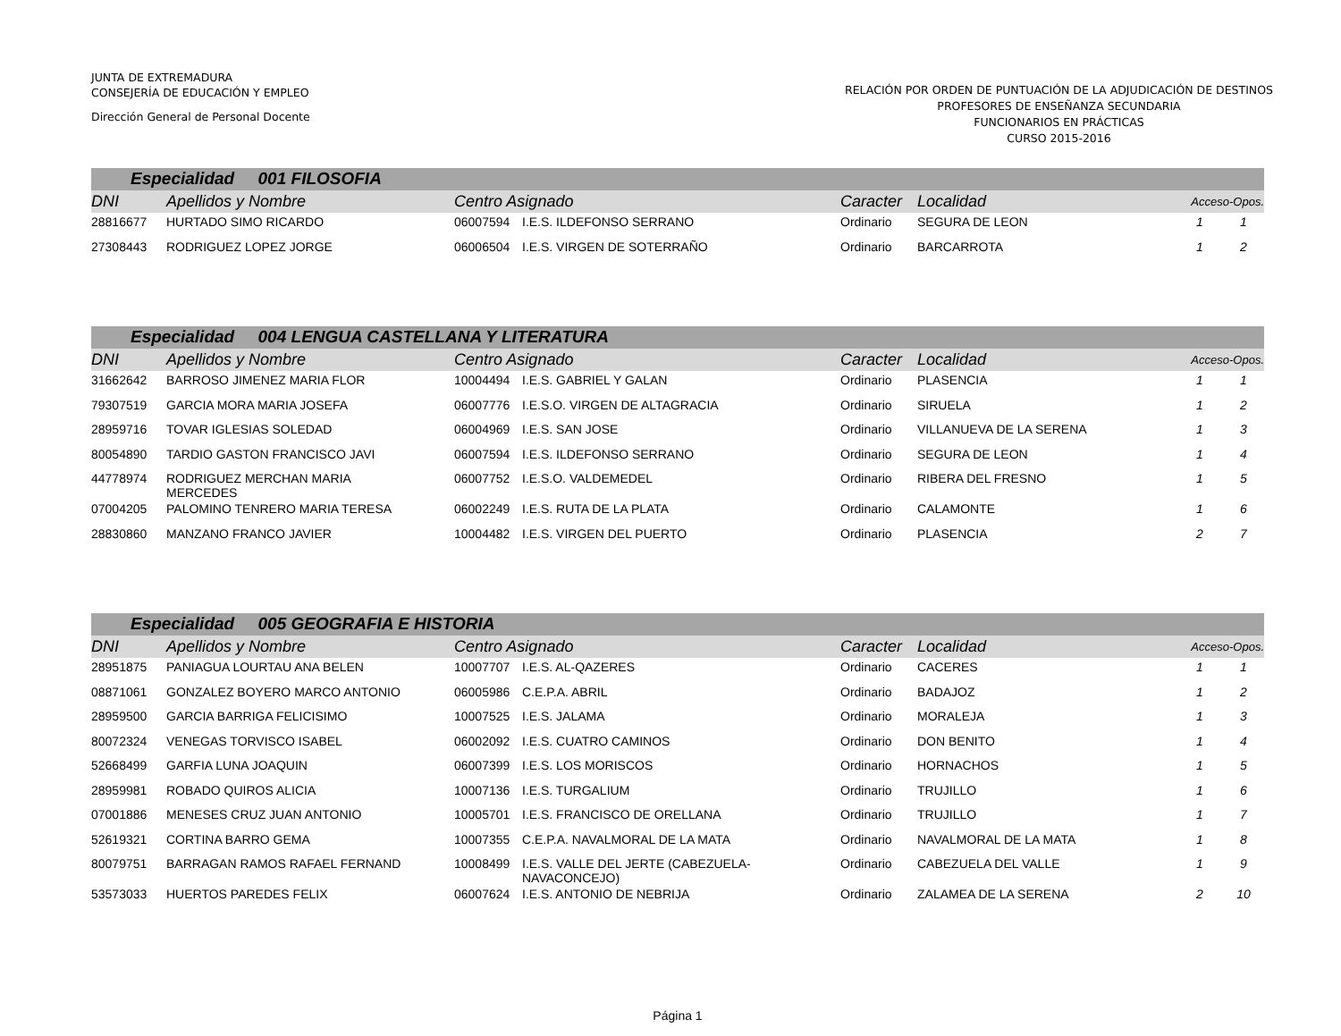JUNTA DE EXTREMADURA
CONSEJERÍA DE EDUCACIÓN Y EMPLEO
Dirección General de Personal Docente
RELACIÓN POR ORDEN DE PUNTUACIÓN DE LA ADJUDICACIÓN DE DESTINOS
PROFESORES DE ENSEÑANZA SECUNDARIA
FUNCIONARIOS EN PRÁCTICAS
CURSO 2015-2016
| Especialidad 001 FILOSOFIA | | | | | | | |
| DNI | Apellidos y Nombre | Centro Asignado | | Caracter | Localidad | Acceso-Opos. | |
| 28816677 | HURTADO SIMO RICARDO | 06007594 | I.E.S. ILDEFONSO SERRANO | Ordinario | SEGURA DE LEON | 1 | 1 |
| 27308443 | RODRIGUEZ LOPEZ JORGE | 06006504 | I.E.S. VIRGEN DE SOTERRAÑO | Ordinario | BARCARROTA | 1 | 2 |
| Especialidad 004 LENGUA CASTELLANA Y LITERATURA | | | | | | | |
| DNI | Apellidos y Nombre | Centro Asignado | | Caracter | Localidad | Acceso-Opos. | |
| 31662642 | BARROSO JIMENEZ MARIA FLOR | 10004494 | I.E.S. GABRIEL Y GALAN | Ordinario | PLASENCIA | 1 | 1 |
| 79307519 | GARCIA MORA MARIA JOSEFA | 06007776 | I.E.S.O. VIRGEN DE ALTAGRACIA | Ordinario | SIRUELA | 1 | 2 |
| 28959716 | TOVAR IGLESIAS SOLEDAD | 06004969 | I.E.S. SAN JOSE | Ordinario | VILLANUEVA DE LA SERENA | 1 | 3 |
| 80054890 | TARDIO GASTON FRANCISCO JAVI | 06007594 | I.E.S. ILDEFONSO SERRANO | Ordinario | SEGURA DE LEON | 1 | 4 |
| 44778974 | RODRIGUEZ MERCHAN MARIA MERCEDES | 06007752 | I.E.S.O. VALDEMEDEL | Ordinario | RIBERA DEL FRESNO | 1 | 5 |
| 07004205 | PALOMINO TENRERO MARIA TERESA | 06002249 | I.E.S. RUTA DE LA PLATA | Ordinario | CALAMONTE | 1 | 6 |
| 28830860 | MANZANO FRANCO JAVIER | 10004482 | I.E.S. VIRGEN DEL PUERTO | Ordinario | PLASENCIA | 2 | 7 |
| Especialidad 005 GEOGRAFIA E HISTORIA | | | | | | | |
| DNI | Apellidos y Nombre | Centro Asignado | | Caracter | Localidad | Acceso-Opos. | |
| 28951875 | PANIAGUA LOURTAU ANA BELEN | 10007707 | I.E.S. AL-QAZERES | Ordinario | CACERES | 1 | 1 |
| 08871061 | GONZALEZ BOYERO MARCO ANTONIO | 06005986 | C.E.P.A. ABRIL | Ordinario | BADAJOZ | 1 | 2 |
| 28959500 | GARCIA BARRIGA FELICISIMO | 10007525 | I.E.S. JALAMA | Ordinario | MORALEJA | 1 | 3 |
| 80072324 | VENEGAS TORVISCO ISABEL | 06002092 | I.E.S. CUATRO CAMINOS | Ordinario | DON BENITO | 1 | 4 |
| 52668499 | GARFIA LUNA JOAQUIN | 06007399 | I.E.S. LOS MORISCOS | Ordinario | HORNACHOS | 1 | 5 |
| 28959981 | ROBADO QUIROS ALICIA | 10007136 | I.E.S. TURGALIUM | Ordinario | TRUJILLO | 1 | 6 |
| 07001886 | MENESES CRUZ JUAN ANTONIO | 10005701 | I.E.S. FRANCISCO DE ORELLANA | Ordinario | TRUJILLO | 1 | 7 |
| 52619321 | CORTINA BARRO GEMA | 10007355 | C.E.P.A. NAVALMORAL DE LA MATA | Ordinario | NAVALMORAL DE LA MATA | 1 | 8 |
| 80079751 | BARRAGAN RAMOS RAFAEL FERNAND | 10008499 | I.E.S. VALLE DEL JERTE (CABEZUELA- NAVACONCEJO) | Ordinario | CABEZUELA DEL VALLE | 1 | 9 |
| 53573033 | HUERTOS PAREDES FELIX | 06007624 | I.E.S. ANTONIO DE NEBRIJA | Ordinario | ZALAMEA DE LA SERENA | 2 | 10 |
Página 1